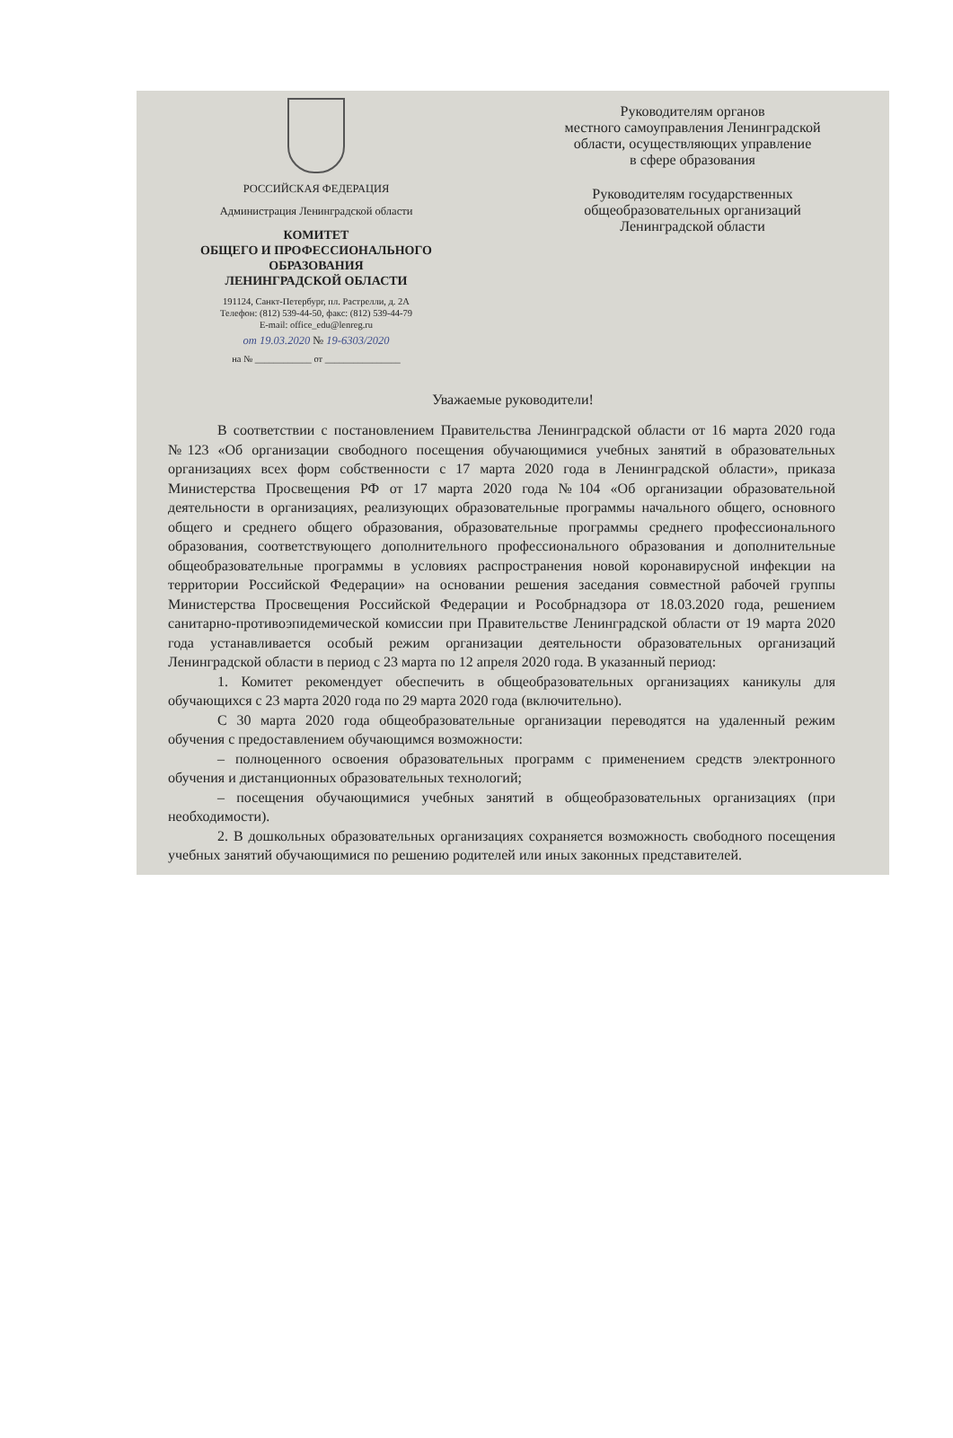РОССИЙСКАЯ ФЕДЕРАЦИЯ
Администрация Ленинградской области
КОМИТЕТ
ОБЩЕГО И ПРОФЕССИОНАЛЬНОГО
ОБРАЗОВАНИЯ
ЛЕНИНГРАДСКОЙ ОБЛАСТИ
191124, Санкт-Петербург, пл. Растрелли, д. 2А
Телефон: (812) 539-44-50, факс: (812) 539-44-79
E-mail: office_edu@lenreg.ru
от 19.03.2020 № 19-6303/2020
на № ____________ от ________________
Руководителям органов
местного самоуправления Ленинградской
области, осуществляющих управление
в сфере образования
Руководителям государственных
общеобразовательных организаций
Ленинградской области
Уважаемые руководители!
В соответствии с постановлением Правительства Ленинградской области от 16 марта 2020 года №123 «Об организации свободного посещения обучающимися учебных занятий в образовательных организациях всех форм собственности с 17 марта 2020 года в Ленинградской области», приказа Министерства Просвещения РФ от 17 марта 2020 года №104 «Об организации образовательной деятельности в организациях, реализующих образовательные программы начального общего, основного общего и среднего общего образования, образовательные программы среднего профессионального образования, соответствующего дополнительного профессионального образования и дополнительные общеобразовательные программы в условиях распространения новой коронавирусной инфекции на территории Российской Федерации» на основании решения заседания совместной рабочей группы Министерства Просвещения Российской Федерации и Рособрнадзора от 18.03.2020 года, решением санитарно-противоэпидемической комиссии при Правительстве Ленинградской области от 19 марта 2020 года устанавливается особый режим организации деятельности образовательных организаций Ленинградской области в период с 23 марта по 12 апреля 2020 года. В указанный период:
1. Комитет рекомендует обеспечить в общеобразовательных организациях каникулы для обучающихся с 23 марта 2020 года по 29 марта 2020 года (включительно).
С 30 марта 2020 года общеобразовательные организации переводятся на удаленный режим обучения с предоставлением обучающимся возможности:
– полноценного освоения образовательных программ с применением средств электронного обучения и дистанционных образовательных технологий;
– посещения обучающимися учебных занятий в общеобразовательных организациях (при необходимости).
2. В дошкольных образовательных организациях сохраняется возможность свободного посещения учебных занятий обучающимися по решению родителей или иных законных представителей.